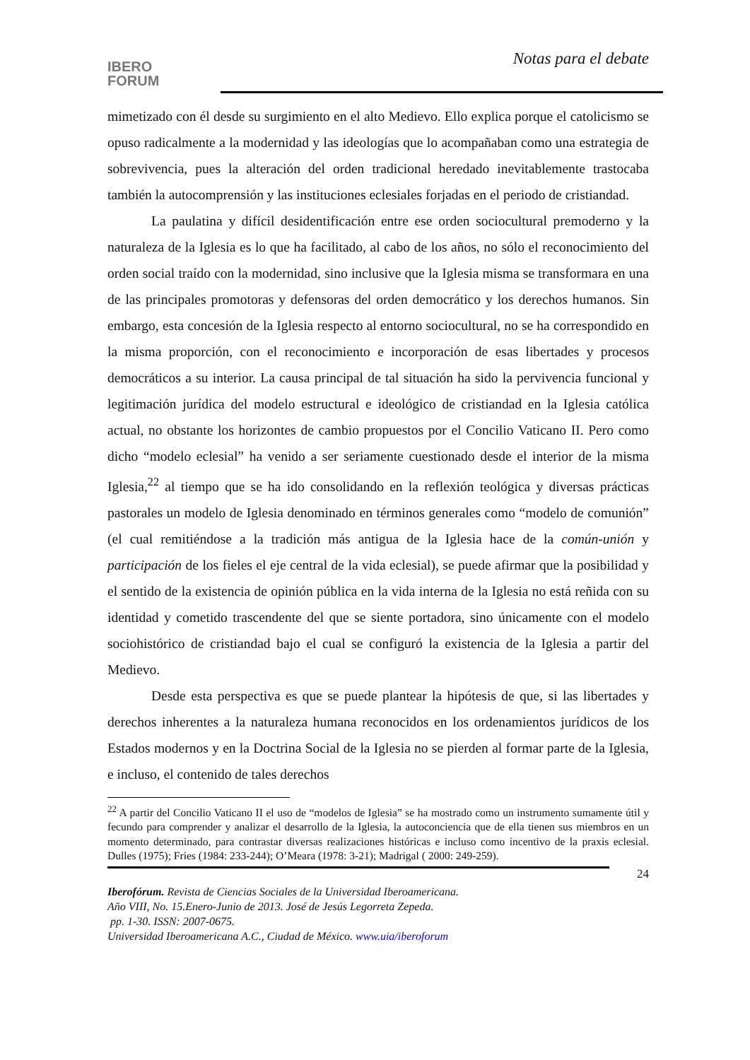IBERO
FORUM
Notas para el debate
mimetizado con él desde su surgimiento en el alto Medievo. Ello explica porque el catolicismo se opuso radicalmente a la modernidad y las ideologías que lo acompañaban como una estrategia de sobrevivencia, pues la alteración del orden tradicional heredado inevitablemente trastocaba también la autocomprensión y las instituciones eclesiales forjadas en el periodo de cristiandad.
La paulatina y difícil desidentificación entre ese orden sociocultural premoderno y la naturaleza de la Iglesia es lo que ha facilitado, al cabo de los años, no sólo el reconocimiento del orden social traído con la modernidad, sino inclusive que la Iglesia misma se transformara en una de las principales promotoras y defensoras del orden democrático y los derechos humanos. Sin embargo, esta concesión de la Iglesia respecto al entorno sociocultural, no se ha correspondido en la misma proporción, con el reconocimiento e incorporación de esas libertades y procesos democráticos a su interior. La causa principal de tal situación ha sido la pervivencia funcional y legitimación jurídica del modelo estructural e ideológico de cristiandad en la Iglesia católica actual, no obstante los horizontes de cambio propuestos por el Concilio Vaticano II. Pero como dicho “modelo eclesial” ha venido a ser seriamente cuestionado desde el interior de la misma Iglesia,<sup>22</sup> al tiempo que se ha ido consolidando en la reflexión teológica y diversas prácticas pastorales un modelo de Iglesia denominado en términos generales como “modelo de comunión” (el cual remitiéndose a la tradición más antigua de la Iglesia hace de la común-unión y participación de los fieles el eje central de la vida eclesial), se puede afirmar que la posibilidad y el sentido de la existencia de opinión pública en la vida interna de la Iglesia no está reñida con su identidad y cometido trascendente del que se siente portadora, sino únicamente con el modelo sociohistórico de cristiandad bajo el cual se configuró la existencia de la Iglesia a partir del Medievo.
Desde esta perspectiva es que se puede plantear la hipótesis de que, si las libertades y derechos inherentes a la naturaleza humana reconocidos en los ordenamientos jurídicos de los Estados modernos y en la Doctrina Social de la Iglesia no se pierden al formar parte de la Iglesia, e incluso, el contenido de tales derechos
<sup>22</sup> A partir del Concilio Vaticano II el uso de “modelos de Iglesia” se ha mostrado como un instrumento sumamente útil y fecundo para comprender y analizar el desarrollo de la Iglesia, la autoconciencia que de ella tienen sus miembros en un momento determinado, para contrastar diversas realizaciones históricas e incluso como incentivo de la praxis eclesial. Dulles (1975); Fries (1984: 233-244); O’Meara (1978: 3-21); Madrigal ( 2000: 249-259).
24
Iberofórum. Revista de Ciencias Sociales de la Universidad Iberoamericana.
Año VIII, No. 15.Enero-Junio de 2013. José de Jesús Legorreta Zepeda.
pp. 1-30. ISSN: 2007-0675.
Universidad Iberoamericana A.C., Ciudad de México. www.uia/iberoforum